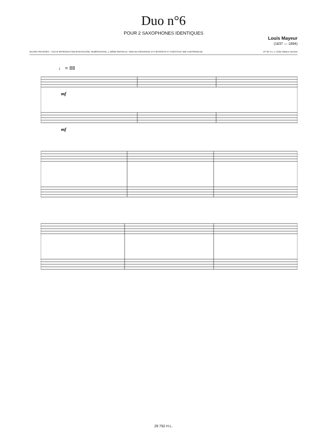Duo n°6
POUR 2 SAXOPHONES IDENTIQUES
Louis Mayeur
(1837 — 1894)
ŒUVRE PROTÉGÉE – TOUTE REPRODUCTION (PHOTOCOPIE, NUMÉRISATION...), MÊME PARTIELLE, SANS AUTORISATION, EST INTERDITE ET CONSTITUE UNE CONTREFAÇON 29 792 H.L. © 2024, Éditions Lemoine
♩ = 88
mf
mf
29 792 H.L.